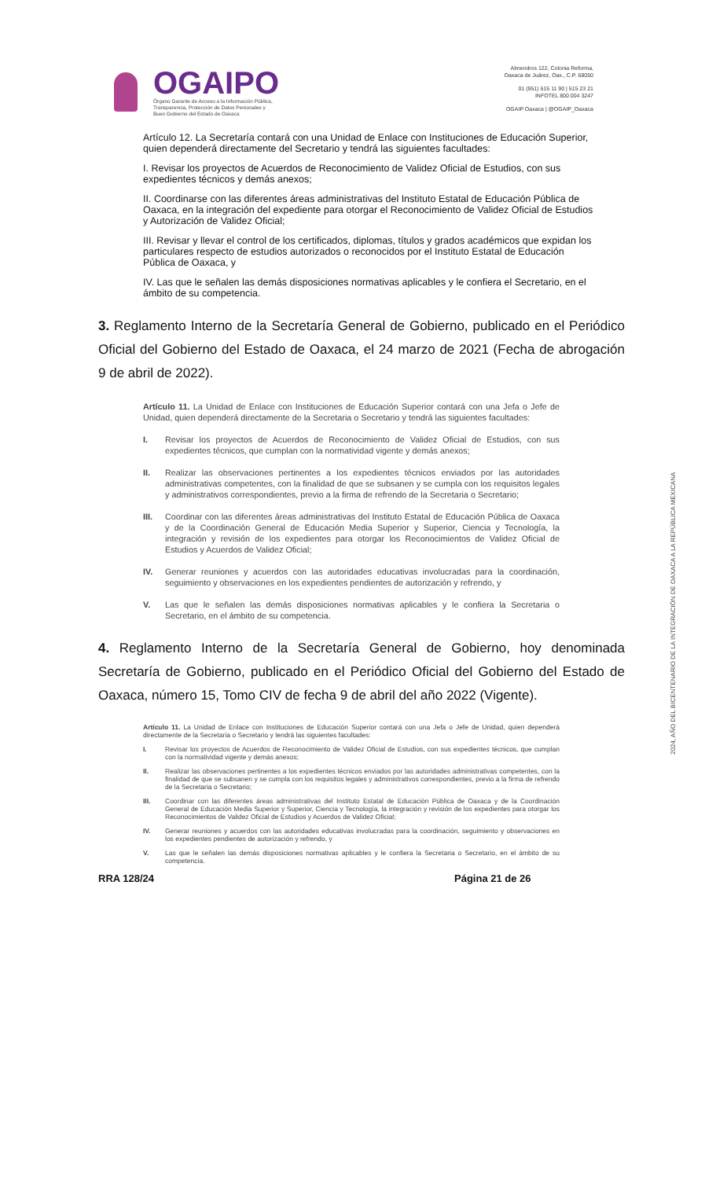OGAIPO
Órgano Garante de Acceso a la Información Pública,
Transparencia, Protección de Datos Personales y
Buen Gobierno del Estado de Oaxaca
Almendros 122, Colonia Reforma,
Oaxaca de Juárez, Oax., C.P. 68050
01 (951) 515 11 90 | 515 23 21
INFOTEL 800 004 3247
OGAIP Oaxaca | @OGAIP_Oaxaca
Artículo 12. La Secretaría contará con una Unidad de Enlace con Instituciones de Educación Superior, quien dependerá directamente del Secretario y tendrá las siguientes facultades:
I. Revisar los proyectos de Acuerdos de Reconocimiento de Validez Oficial de Estudios, con sus expedientes técnicos y demás anexos;
II. Coordinarse con las diferentes áreas administrativas del Instituto Estatal de Educación Pública de Oaxaca, en la integración del expediente para otorgar el Reconocimiento de Validez Oficial de Estudios y Autorización de Validez Oficial;
III. Revisar y llevar el control de los certificados, diplomas, títulos y grados académicos que expidan los particulares respecto de estudios autorizados o reconocidos por el Instituto Estatal de Educación Pública de Oaxaca, y
IV. Las que le señalen las demás disposiciones normativas aplicables y le confiera el Secretario, en el ámbito de su competencia.
3. Reglamento Interno de la Secretaría General de Gobierno, publicado en el Periódico Oficial del Gobierno del Estado de Oaxaca, el 24 marzo de 2021 (Fecha de abrogación 9 de abril de 2022).
Artículo 11. La Unidad de Enlace con Instituciones de Educación Superior contará con una Jefa o Jefe de Unidad, quien dependerá directamente de la Secretaria o Secretario y tendrá las siguientes facultades:
I. Revisar los proyectos de Acuerdos de Reconocimiento de Validez Oficial de Estudios, con sus expedientes técnicos, que cumplan con la normatividad vigente y demás anexos;
II. Realizar las observaciones pertinentes a los expedientes técnicos enviados por las autoridades administrativas competentes, con la finalidad de que se subsanen y se cumpla con los requisitos legales y administrativos correspondientes, previo a la firma de refrendo de la Secretaria o Secretario;
III. Coordinar con las diferentes áreas administrativas del Instituto Estatal de Educación Pública de Oaxaca y de la Coordinación General de Educación Media Superior y Superior, Ciencia y Tecnología, la integración y revisión de los expedientes para otorgar los Reconocimientos de Validez Oficial de Estudios y Acuerdos de Validez Oficial;
IV. Generar reuniones y acuerdos con las autoridades educativas involucradas para la coordinación, seguimiento y observaciones en los expedientes pendientes de autorización y refrendo, y
V. Las que le señalen las demás disposiciones normativas aplicables y le confiera la Secretaria o Secretario, en el ámbito de su competencia.
4. Reglamento Interno de la Secretaría General de Gobierno, hoy denominada Secretaría de Gobierno, publicado en el Periódico Oficial del Gobierno del Estado de Oaxaca, número 15, Tomo CIV de fecha 9 de abril del año 2022 (Vigente).
Artículo 11. La Unidad de Enlace con Instituciones de Educación Superior contará con una Jefa o Jefe de Unidad, quien dependerá directamente de la Secretaria o Secretario y tendrá las siguientes facultades:
I. Revisar los proyectos de Acuerdos de Reconocimiento de Validez Oficial de Estudios, con sus expedientes técnicos, que cumplan con la normatividad vigente y demás anexos;
II. Realizar las observaciones pertinentes a los expedientes técnicos enviados por las autoridades administrativas competentes, con la finalidad de que se subsanen y se cumpla con los requisitos legales y administrativos correspondientes, previo a la firma de refrendo de la Secretaria o Secretario;
III. Coordinar con las diferentes áreas administrativas del Instituto Estatal de Educación Pública de Oaxaca y de la Coordinación General de Educación Media Superior y Superior, Ciencia y Tecnología, la integración y revisión de los expedientes para otorgar los Reconocimientos de Validez Oficial de Estudios y Acuerdos de Validez Oficial;
IV. Generar reuniones y acuerdos con las autoridades educativas involucradas para la coordinación, seguimiento y observaciones en los expedientes pendientes de autorización y refrendo, y
V. Las que le señalen las demás disposiciones normativas aplicables y le confiera la Secretaria o Secretario, en el ámbito de su competencia.
RRA 128/24 Página 21 de 26
2024, AÑO DEL BICENTENARIO DE LA INTEGRACIÓN DE OAXACA A LA REPÚBLICA MEXICANA